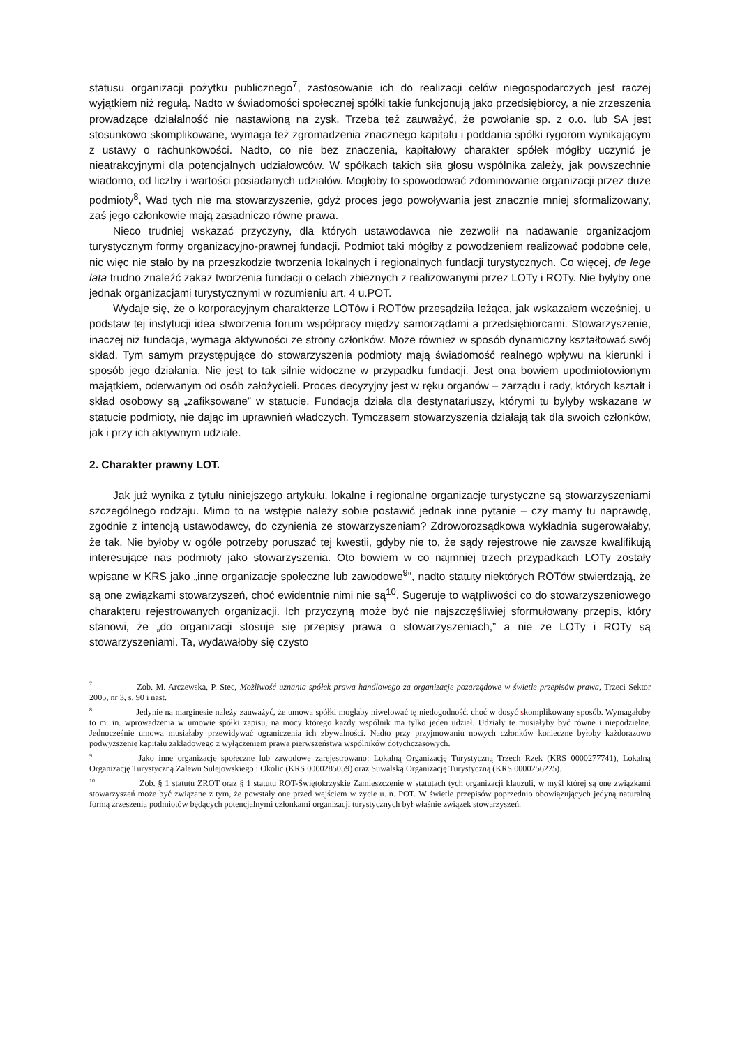statusu organizacji pożytku publicznego<sup>7</sup>, zastosowanie ich do realizacji celów niegospodarczych jest raczej wyjątkiem niż regułą. Nadto w świadomości społecznej spółki takie funkcjonują jako przedsiębiorcy, a nie zrzeszenia prowadzące działalność nie nastawioną na zysk. Trzeba też zauważyć, że powołanie sp. z o.o. lub SA jest stosunkowo skomplikowane, wymaga też zgromadzenia znacznego kapitału i poddania spółki rygorom wynikającym z ustawy o rachunkowości. Nadto, co nie bez znaczenia, kapitałowy charakter spółek mógłby uczynić je nieatrakcyjnymi dla potencjalnych udziałowców. W spółkach takich siła głosu wspólnika zależy, jak powszechnie wiadomo, od liczby i wartości posiadanych udziałów. Mogłoby to spowodować zdominowanie organizacji przez duże podmioty<sup>8</sup>, Wad tych nie ma stowarzyszenie, gdyż proces jego powoływania jest znacznie mniej sformalizowany, zaś jego członkowie mają zasadniczo równe prawa.
Nieco trudniej wskazać przyczyny, dla których ustawodawca nie zezwolił na nadawanie organizacjom turystycznym formy organizacyjno-prawnej fundacji. Podmiot taki mógłby z powodzeniem realizować podobne cele, nic więc nie stało by na przeszkodzie tworzenia lokalnych i regionalnych fundacji turystycznych. Co więcej, de lege lata trudno znaleźć zakaz tworzenia fundacji o celach zbieżnych z realizowanymi przez LOTy i ROTy. Nie byłyby one jednak organizacjami turystycznymi w rozumieniu art. 4 u.POT.
Wydaje się, że o korporacyjnym charakterze LOTów i ROTów przesądziła leżąca, jak wskazałem wcześniej, u podstaw tej instytucji idea stworzenia forum współpracy między samorządami a przedsiębiorcami. Stowarzyszenie, inaczej niż fundacja, wymaga aktywności ze strony członków. Może również w sposób dynamiczny kształtować swój skład. Tym samym przystępujące do stowarzyszenia podmioty mają świadomość realnego wpływu na kierunki i sposób jego działania. Nie jest to tak silnie widoczne w przypadku fundacji. Jest ona bowiem upodmiotowionym majątkiem, oderwanym od osób założycieli. Proces decyzyjny jest w ręku organów – zarządu i rady, których kształt i skład osobowy są „zafiksowane” w statucie. Fundacja działa dla destynatariuszy, którymi tu byłyby wskazane w statucie podmioty, nie dając im uprawnień władczych. Tymczasem stowarzyszenia działają tak dla swoich członków, jak i przy ich aktywnym udziale.
2. Charakter prawny LOT.
Jak już wynika z tytułu niniejszego artykułu, lokalne i regionalne organizacje turystyczne są stowarzyszeniami szczególnego rodzaju. Mimo to na wstępie należy sobie postawić jednak inne pytanie – czy mamy tu naprawdę, zgodnie z intencją ustawodawcy, do czynienia ze stowarzyszeniam? Zdroworozsądkowa wykładnia sugerowałaby, że tak. Nie byłoby w ogóle potrzeby poruszać tej kwestii, gdyby nie to, że sądy rejestrowe nie zawsze kwalifikują interesujące nas podmioty jako stowarzyszenia. Oto bowiem w co najmniej trzech przypadkach LOTy zostały wpisane w KRS jako „inne organizacje społeczne lub zawodowe<sup>9</sup>”, nadto statuty niektórych ROTów stwierdzają, że są one związkami stowarzyszeń, choć ewidentnie nimi nie są<sup>10</sup>. Sugeruje to wątpliwości co do stowarzyszeniowego charakteru rejestrowanych organizacji. Ich przyczyną może być nie najszczęśliwiej sformułowany przepis, który stanowi, że „do organizacji stosuje się przepisy prawa o stowarzyszeniach,” a nie że LOTy i ROTy są stowarzyszeniami. Ta, wydawałoby się czysto
<sup>7</sup> Zob. M. Arczewska, P. Stec, Możliwość uznania spółek prawa handlowego za organizacje pozarządowe w świetle przepisów prawa, Trzeci Sektor 2005, nr 3, s. 90 i nast.
<sup>8</sup> Jedynie na marginesie należy zauważyć, że umowa spółki mogłaby niwelować tę niedogodność, choć w dosyć skomplikowany sposób. Wymagałoby to m. in. wprowadzenia w umowie spółki zapisu, na mocy którego każdy wspólnik ma tylko jeden udział. Udziały te musiałyby być równe i niepodzielne. Jednocześnie umowa musiałaby przewidywać ograniczenia ich zbywalności. Nadto przy przyjmowaniu nowych członków konieczne byłoby każdorazowo podwyższenie kapitału zakładowego z wyłączeniem prawa pierwszeństwa wspólników dotychczasowych.
<sup>9</sup> Jako inne organizacje społeczne lub zawodowe zarejestrowano: Lokalną Organizację Turystyczną Trzech Rzek (KRS 0000277741), Lokalną Organizację Turystyczną Zalewu Sulejowskiego i Okolic (KRS 0000285059) oraz Suwalską Organizację Turystyczną (KRS 0000256225).
<sup>10</sup> Zob. § 1 statutu ZROT oraz § 1 statutu ROT-Świętokrzyskie Zamieszczenie w statutach tych organizacji klauzuli, w myśl której są one związkami stowarzyszeń może być związane z tym, że powstały one przed wejściem w życie u. n. POT. W świetle przepisów poprzednio obowiązujących jedyną naturalną formą zrzeszenia podmiotów będących potencjalnymi członkami organizacji turystycznych był właśnie związek stowarzyszeń.